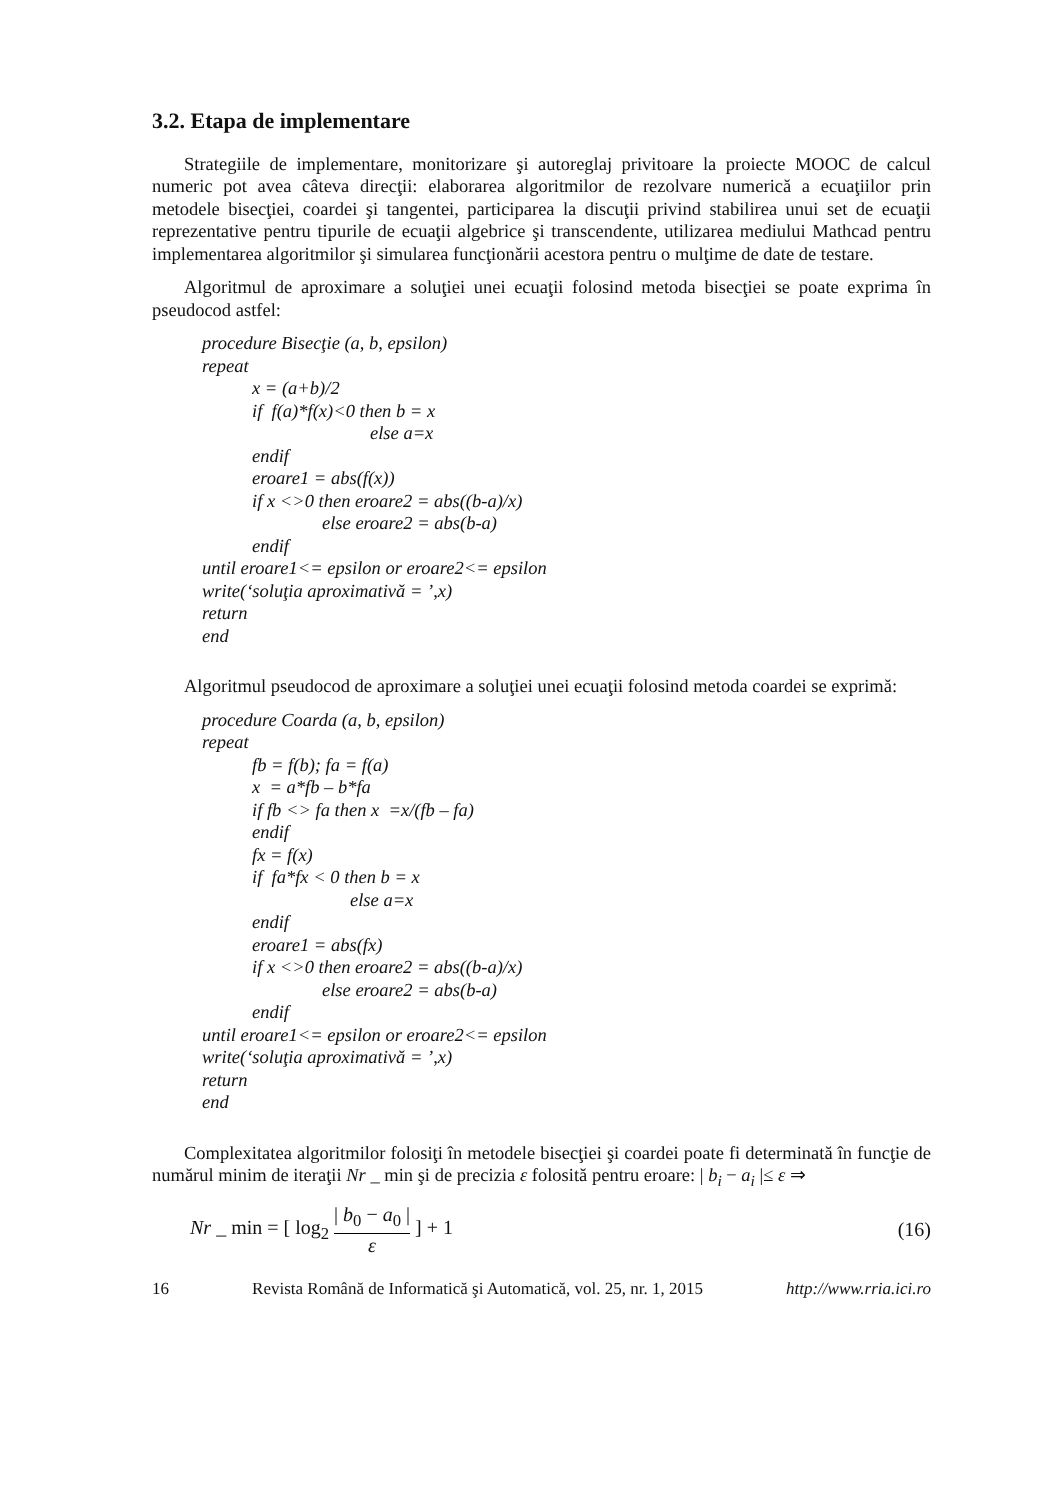3.2. Etapa de implementare
Strategiile de implementare, monitorizare şi autoreglaj privitoare la proiecte MOOC de calcul numeric pot avea câteva direcţii: elaborarea algoritmilor de rezolvare numerică a ecuaţiilor prin metodele bisecţiei, coardei şi tangentei, participarea la discuţii privind stabilirea unui set de ecuaţii reprezentative pentru tipurile de ecuaţii algebrice şi transcendente, utilizarea mediului Mathcad pentru implementarea algoritmilor şi simularea funcţionării acestora pentru o mulţime de date de testare.
Algoritmul de aproximare a soluţiei unei ecuaţii folosind metoda bisecţiei se poate exprima în pseudocod astfel:
procedure Bisecţie (a, b, epsilon)
repeat
x = (a+b)/2
if f(a)*f(x)<0 then b = x
else a=x
endif
eroare1 = abs(f(x))
if x <>0 then eroare2 = abs((b-a)/x)
else eroare2 = abs(b-a)
endif
until eroare1<= epsilon or eroare2<= epsilon
write(‘soluţia aproximativă = ’,x)
return
end
Algoritmul pseudocod de aproximare a soluţiei unei ecuaţii folosind metoda coardei se exprimă:
procedure Coarda (a, b, epsilon)
repeat
fb = f(b); fa = f(a)
x = a*fb – b*fa
if fb <> fa then x =x/(fb – fa)
endif
fx = f(x)
if fa*fx < 0 then b = x
else a=x
endif
eroare1 = abs(fx)
if x <>0 then eroare2 = abs((b-a)/x)
else eroare2 = abs(b-a)
endif
until eroare1<= epsilon or eroare2<= epsilon
write(‘soluţia aproximativă = ’,x)
return
end
Complexitatea algoritmilor folosiţi în metodele bisecţiei şi coardei poate fi determinată în funcţie de numărul minim de iteraţii Nr _ min şi de precizia ε folosită pentru eroare: | b<sub>i</sub> − a<sub>i</sub> |≤ ε ⇒
Nr _ min = [ log<sub>2</sub> | b<sub>0</sub> − a<sub>0</sub> | ε ] + 1
(16)
16 Revista Română de Informatică şi Automatică, vol. 25, nr. 1, 2015 http://www.rria.ici.ro